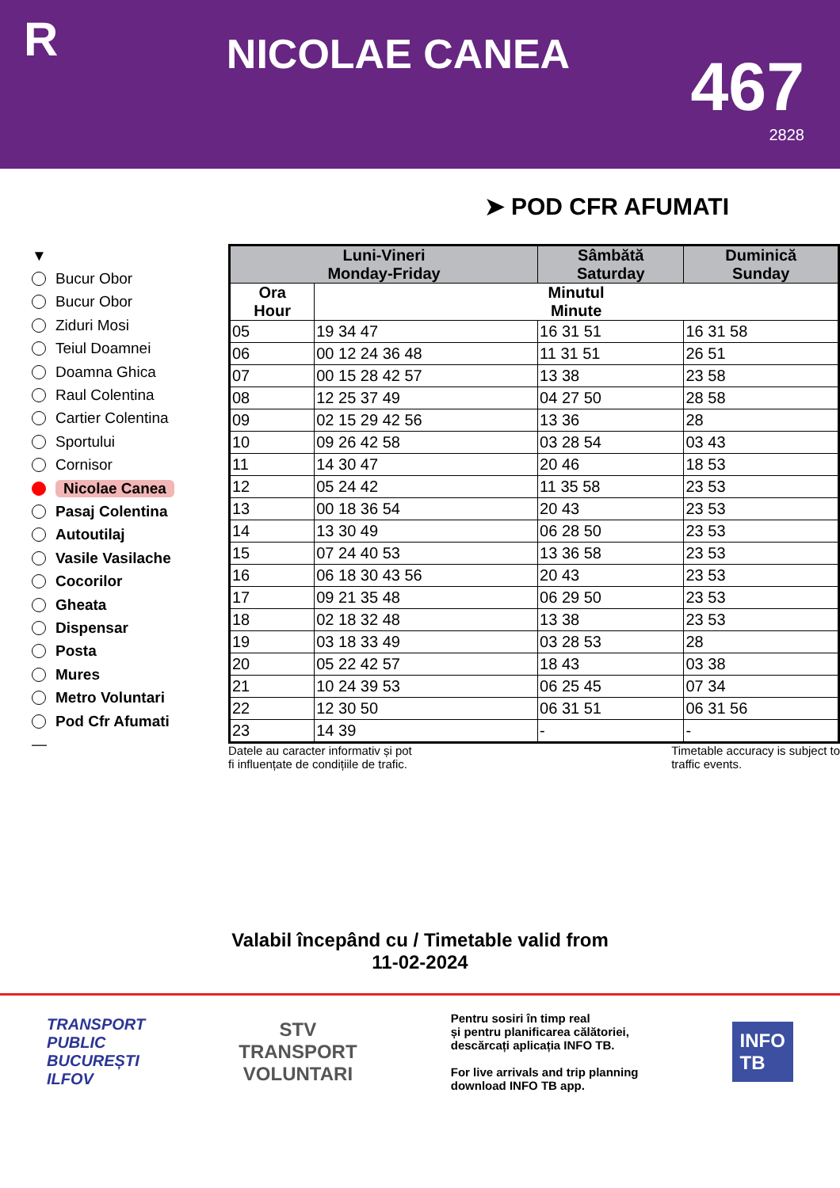R
NICOLAE CANEA
467
2828
➤ POD CFR AFUMATI
▼
Bucur Obor
Bucur Obor
Ziduri Mosi
Teiul Doamnei
Doamna Ghica
Raul Colentina
Cartier Colentina
Sportului
Cornisor
Nicolae Canea
Pasaj Colentina
Autoutilaj
Vasile Vasilache
Cocorilor
Gheata
Dispensar
Posta
Mures
Metro Voluntari
Pod Cfr Afumati
—
| Luni-Vineri Monday-Friday | | Sâmbătă Saturday | Duminică Sunday |
| --- | --- | --- | --- |
| Ora Hour | Minutul Minute | | |
| 05 | 19 34 47 | 16 31 51 | 16 31 58 |
| 06 | 00 12 24 36 48 | 11 31 51 | 26 51 |
| 07 | 00 15 28 42 57 | 13 38 | 23 58 |
| 08 | 12 25 37 49 | 04 27 50 | 28 58 |
| 09 | 02 15 29 42 56 | 13 36 | 28 |
| 10 | 09 26 42 58 | 03 28 54 | 03 43 |
| 11 | 14 30 47 | 20 46 | 18 53 |
| 12 | 05 24 42 | 11 35 58 | 23 53 |
| 13 | 00 18 36 54 | 20 43 | 23 53 |
| 14 | 13 30 49 | 06 28 50 | 23 53 |
| 15 | 07 24 40 53 | 13 36 58 | 23 53 |
| 16 | 06 18 30 43 56 | 20 43 | 23 53 |
| 17 | 09 21 35 48 | 06 29 50 | 23 53 |
| 18 | 02 18 32 48 | 13 38 | 23 53 |
| 19 | 03 18 33 49 | 03 28 53 | 28 |
| 20 | 05 22 42 57 | 18 43 | 03 38 |
| 21 | 10 24 39 53 | 06 25 45 | 07 34 |
| 22 | 12 30 50 | 06 31 51 | 06 31 56 |
| 23 | 14 39 | - | - |
Datele au caracter informativ și pot
fi influențate de condițiile de trafic.
Timetable accuracy is subject to
traffic events.
Valabil începând cu / Timetable valid from
11-02-2024
TRANSPORT
PUBLIC
BUCUREȘTI
ILFOV
STV
TRANSPORT
VOLUNTARI
Pentru sosiri în timp real
și pentru planificarea călătoriei,
descărcați aplicația INFO TB.
For live arrivals and trip planning
download INFO TB app.
INFO
TB